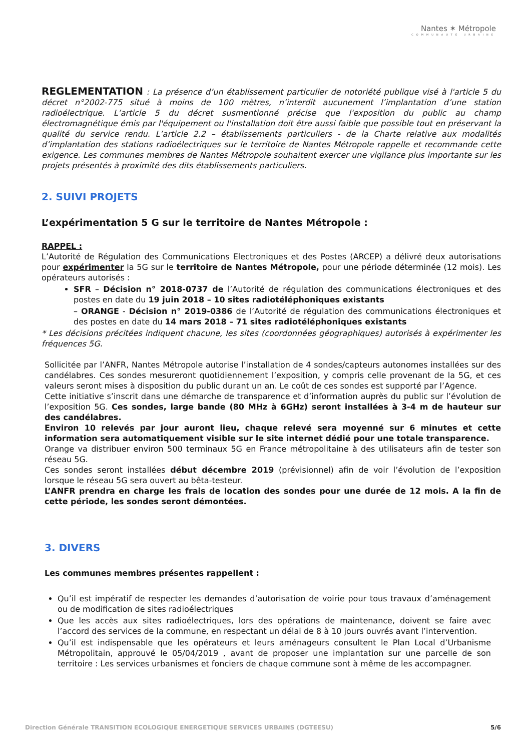Nantes ✶ Métropole
COMMUNAUTÉ URBAINE
REGLEMENTATION : La présence d’un établissement particulier de notoriété publique visé à l'article 5 du décret n°2002-775 situé à moins de 100 mètres, n’interdit aucunement l’implantation d’une station radioélectrique. L’article 5 du décret susmentionné précise que l'exposition du public au champ électromagnétique émis par l'équipement ou l'installation doit être aussi faible que possible tout en préservant la qualité du service rendu. L’article 2.2 – établissements particuliers - de la Charte relative aux modalités d’implantation des stations radioélectriques sur le territoire de Nantes Métropole rappelle et recommande cette exigence. Les communes membres de Nantes Métropole souhaitent exercer une vigilance plus importante sur les projets présentés à proximité des dits établissements particuliers.
2. SUIVI PROJETS
L’expérimentation 5 G sur le territoire de Nantes Métropole :
RAPPEL :
L’Autorité de Régulation des Communications Electroniques et des Postes (ARCEP) a délivré deux autorisations pour expérimenter la 5G sur le territoire de Nantes Métropole, pour une période déterminée (12 mois). Les opérateurs autorisés :
SFR – Décision n° 2018-0737 de l’Autorité de régulation des communications électroniques et des postes en date du 19 juin 2018 – 10 sites radiotéléphoniques existants
– ORANGE - Décision n° 2019-0386 de l’Autorité de régulation des communications électroniques et des postes en date du 14 mars 2018 – 71 sites radiotéléphoniques existants
* Les décisions précitées indiquent chacune, les sites (coordonnées géographiques) autorisés à expérimenter les fréquences 5G.
Sollicitée par l’ANFR, Nantes Métropole autorise l’installation de 4 sondes/capteurs autonomes installées sur des candélabres. Ces sondes mesureront quotidiennement l’exposition, y compris celle provenant de la 5G, et ces valeurs seront mises à disposition du public durant un an. Le coût de ces sondes est supporté par l’Agence.
Cette initiative s’inscrit dans une démarche de transparence et d’information auprès du public sur l’évolution de l’exposition 5G. Ces sondes, large bande (80 MHz à 6GHz) seront installées à 3-4 m de hauteur sur des candélabres.
Environ 10 relevés par jour auront lieu, chaque relevé sera moyenné sur 6 minutes et cette information sera automatiquement visible sur le site internet dédié pour une totale transparence.
Orange va distribuer environ 500 terminaux 5G en France métropolitaine à des utilisateurs afin de tester son réseau 5G.
Ces sondes seront installées début décembre 2019 (prévisionnel) afin de voir l’évolution de l’exposition lorsque le réseau 5G sera ouvert au bêta-testeur.
L’ANFR prendra en charge les frais de location des sondes pour une durée de 12 mois. A la fin de cette période, les sondes seront démontées.
3. DIVERS
Les communes membres présentes rappellent :
Qu’il est impératif de respecter les demandes d’autorisation de voirie pour tous travaux d’aménagement ou de modification de sites radioélectriques
Que les accès aux sites radioélectriques, lors des opérations de maintenance, doivent se faire avec l’accord des services de la commune, en respectant un délai de 8 à 10 jours ouvrés avant l’intervention.
Qu’il est indispensable que les opérateurs et leurs aménageurs consultent le Plan Local d’Urbanisme Métropolitain, approuvé le 05/04/2019 , avant de proposer une implantation sur une parcelle de son territoire : Les services urbanismes et fonciers de chaque commune sont à même de les accompagner.
Direction Générale TRANSITION ECOLOGIQUE ENERGETIQUE SERVICES URBAINS (DGTEESU) 5/6